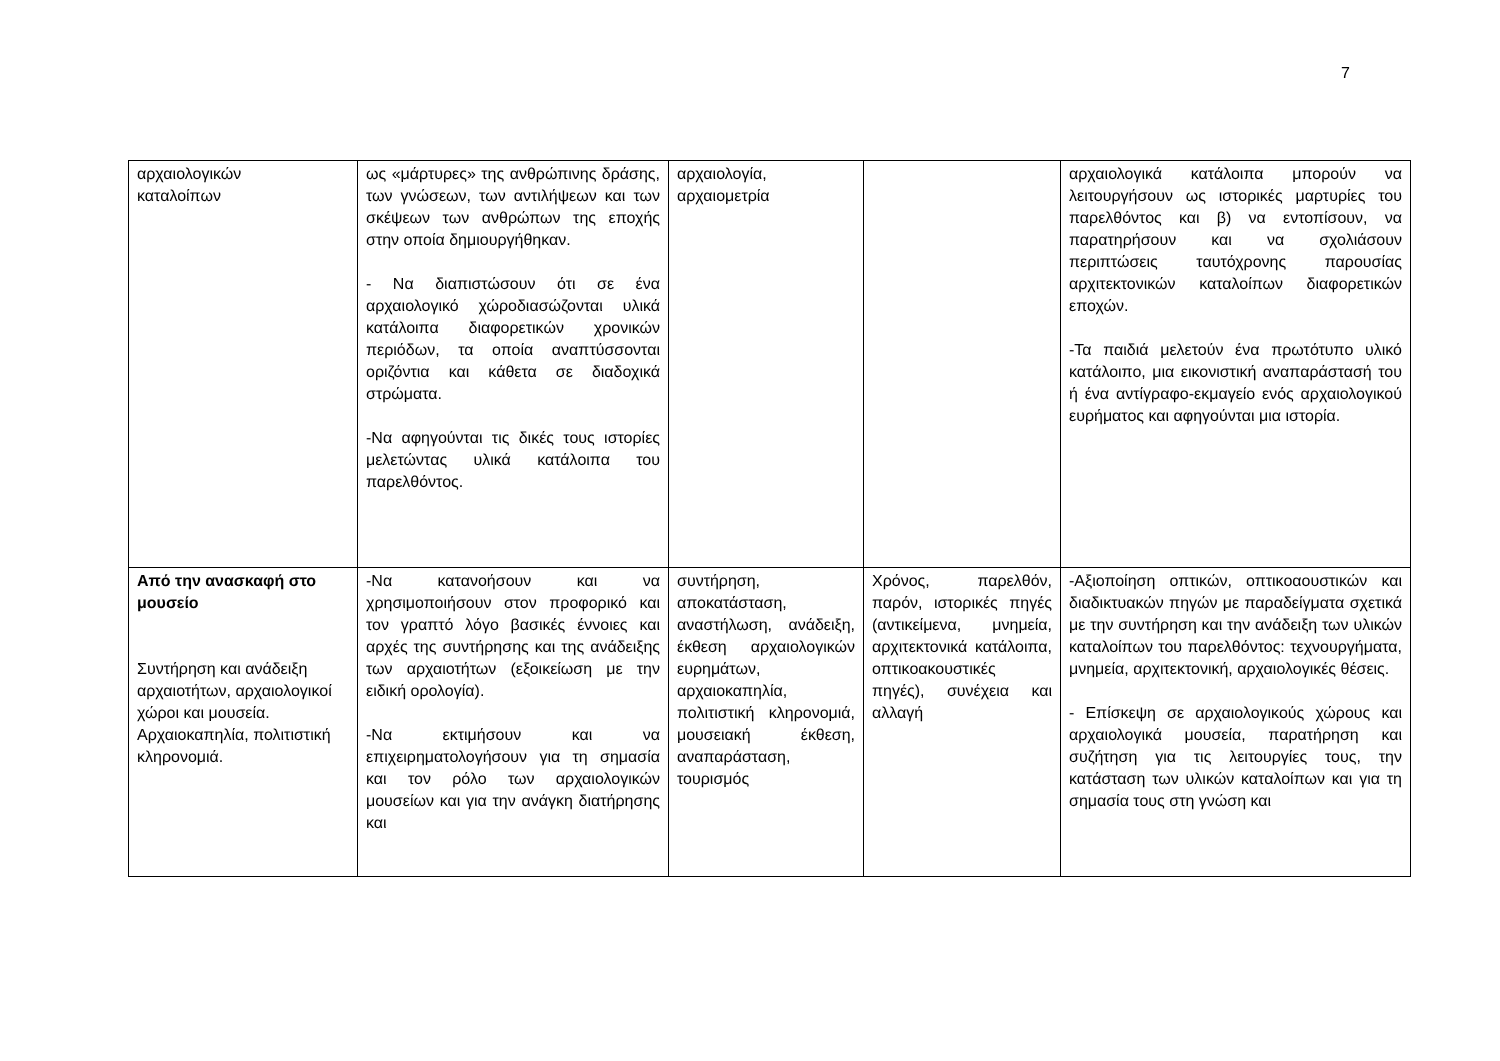7
| αρχαιολογικών καταλοίπων | ως «μάρτυρες» της ανθρώπινης δράσης, των γνώσεων, των αντιλήψεων και των σκέψεων των ανθρώπων της εποχής στην οποία δημιουργήθηκαν. - Να διαπιστώσουν ότι σε ένα αρχαιολογικό χώροδιασώζονται υλικά κατάλοιπα διαφορετικών χρονικών περιόδων, τα οποία αναπτύσσονται οριζόντια και κάθετα σε διαδοχικά στρώματα. -Να αφηγούνται τις δικές τους ιστορίες μελετώντας υλικά κατάλοιπα του παρελθόντος. | αρχαιολογία, αρχαιομετρία | | αρχαιολογικά κατάλοιπα μπορούν να λειτουργήσουν ως ιστορικές μαρτυρίες του παρελθόντος και β) να εντοπίσουν, να παρατηρήσουν και να σχολιάσουν περιπτώσεις ταυτόχρονης παρουσίας αρχιτεκτονικών καταλοίπων διαφορετικών εποχών. -Τα παιδιά μελετούν ένα πρωτότυπο υλικό κατάλοιπο, μια εικονιστική αναπαράστασή του ή ένα αντίγραφο-εκμαγείο ενός αρχαιολογικού ευρήματος και αφηγούνται μια ιστορία. |
| Από την ανασκαφή στο μουσείο Συντήρηση και ανάδειξη αρχαιοτήτων, αρχαιολογικοί χώροι και μουσεία. Αρχαιοκαπηλία, πολιτιστική κληρονομιά. | -Να κατανοήσουν και να χρησιμοποιήσουν στον προφορικό και τον γραπτό λόγο βασικές έννοιες και αρχές της συντήρησης και της ανάδειξης των αρχαιοτήτων (εξοικείωση με την ειδική ορολογία). -Να εκτιμήσουν και να επιχειρηματολογήσουν για τη σημασία και τον ρόλο των αρχαιολογικών μουσείων και για την ανάγκη διατήρησης και | συντήρηση, αποκατάσταση, αναστήλωση, ανάδειξη, έκθεση αρχαιολογικών ευρημάτων, αρχαιοκαπηλία, πολιτιστική κληρονομιά, μουσειακή έκθεση, αναπαράσταση, τουρισμός | Χρόνος, παρελθόν, παρόν, ιστορικές πηγές (αντικείμενα, μνημεία, αρχιτεκτονικά κατάλοιπα, οπτικοακουστικές πηγές), συνέχεια και αλλαγή | -Αξιοποίηση οπτικών, οπτικοαουστικών και διαδικτυακών πηγών με παραδείγματα σχετικά με την συντήρηση και την ανάδειξη των υλικών καταλοίπων του παρελθόντος: τεχνουργήματα, μνημεία, αρχιτεκτονική, αρχαιολογικές θέσεις. - Επίσκεψη σε αρχαιολογικούς χώρους και αρχαιολογικά μουσεία, παρατήρηση και συζήτηση για τις λειτουργίες τους, την κατάσταση των υλικών καταλοίπων και για τη σημασία τους στη γνώση και |